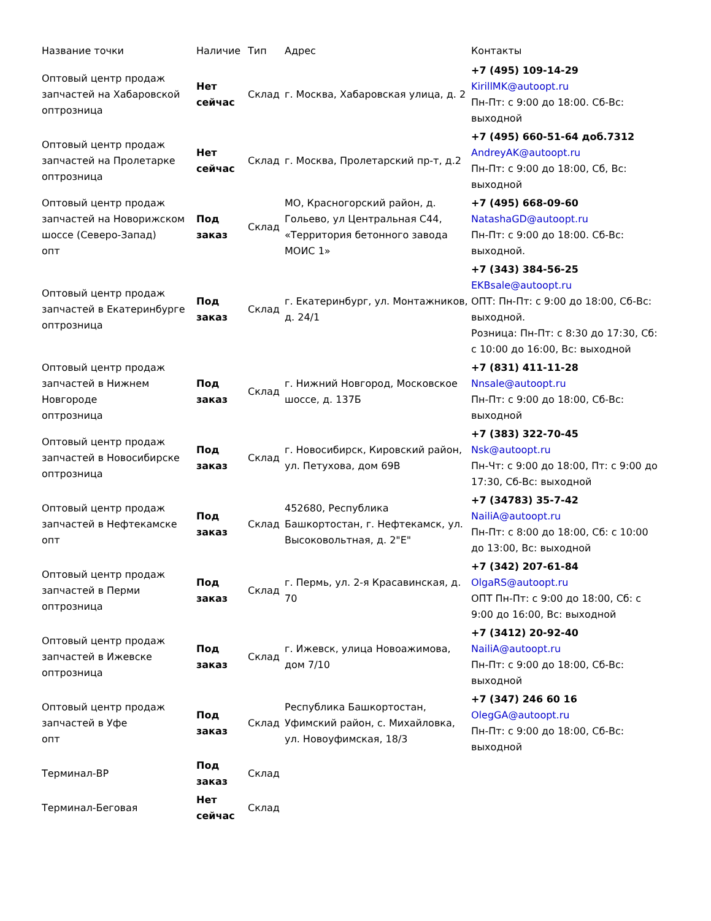| Название точки | Наличие | Тип | Адрес | Контакты |
| --- | --- | --- | --- | --- |
| Оптовый центр продаж запчастей на Хабаровской оптрозница | Нет сейчас | Склад | г. Москва, Хабаровская улица, д. 2 | +7 (495) 109-14-29 KirillMK@autoopt.ru Пн-Пт: с 9:00 до 18:00. Сб-Вс: выходной |
| Оптовый центр продаж запчастей на Пролетарке оптрозница | Нет сейчас | Склад | г. Москва, Пролетарский пр-т, д.2 | +7 (495) 660-51-64 доб.7312 AndreyAK@autoopt.ru Пн-Пт: с 9:00 до 18:00, Сб, Вс: выходной |
| Оптовый центр продаж запчастей на Новорижском шоссе (Северо-Запад) опт | Под заказ | Склад | МО, Красногорский район, д. Гольево, ул Центральная С44, «Территория бетонного завода МОИС 1» | +7 (495) 668-09-60 NatashaGD@autoopt.ru Пн-Пт: с 9:00 до 18:00. Сб-Вс: выходной. |
| Оптовый центр продаж запчастей в Екатеринбурге оптрозница | Под заказ | Склад | г. Екатеринбург, ул. Монтажников, д. 24/1 | +7 (343) 384-56-25 EKBsale@autoopt.ru ОПТ: Пн-Пт: с 9:00 до 18:00, Сб-Вс: выходной. Розница: Пн-Пт: с 8:30 до 17:30, Сб: с 10:00 до 16:00, Вс: выходной |
| Оптовый центр продаж запчастей в Нижнем Новгороде оптрозница | Под заказ | Склад | г. Нижний Новгород, Московское шоссе, д. 137Б | +7 (831) 411-11-28 Nnsale@autoopt.ru Пн-Пт: с 9:00 до 18:00, Сб-Вс: выходной |
| Оптовый центр продаж запчастей в Новосибирске оптрозница | Под заказ | Склад | г. Новосибирск, Кировский район, ул. Петухова, дом 69В | +7 (383) 322-70-45 Nsk@autoopt.ru Пн-Чт: с 9:00 до 18:00, Пт: с 9:00 до 17:30, Сб-Вс: выходной |
| Оптовый центр продаж запчастей в Нефтекамске опт | Под заказ | Склад | 452680, Республика Башкортостан, г. Нефтекамск, ул. Высоковольтная, д. 2"Е" | +7 (34783) 35-7-42 NailiA@autoopt.ru Пн-Пт: с 8:00 до 18:00, Сб: с 10:00 до 13:00, Вс: выходной |
| Оптовый центр продаж запчастей в Перми оптрозница | Под заказ | Склад | г. Пермь, ул. 2-я Красавинская, д. 70 | +7 (342) 207-61-84 OlgaRS@autoopt.ru ОПТ Пн-Пт: с 9:00 до 18:00, Сб: с 9:00 до 16:00, Вс: выходной |
| Оптовый центр продаж запчастей в Ижевске оптрозница | Под заказ | Склад | г. Ижевск, улица Новоажимова, дом 7/10 | +7 (3412) 20-92-40 NailiA@autoopt.ru Пн-Пт: с 9:00 до 18:00, Сб-Вс: выходной |
| Оптовый центр продаж запчастей в Уфе опт | Под заказ | Склад | Республика Башкортостан, Уфимский район, с. Михайловка, ул. Новоуфимская, 18/3 | +7 (347) 246 60 16 OlegGA@autoopt.ru Пн-Пт: с 9:00 до 18:00, Сб-Вс: выходной |
| Терминал-ВР | Под заказ | Склад | | |
| Терминал-Беговая | Нет сейчас | Склад | | |